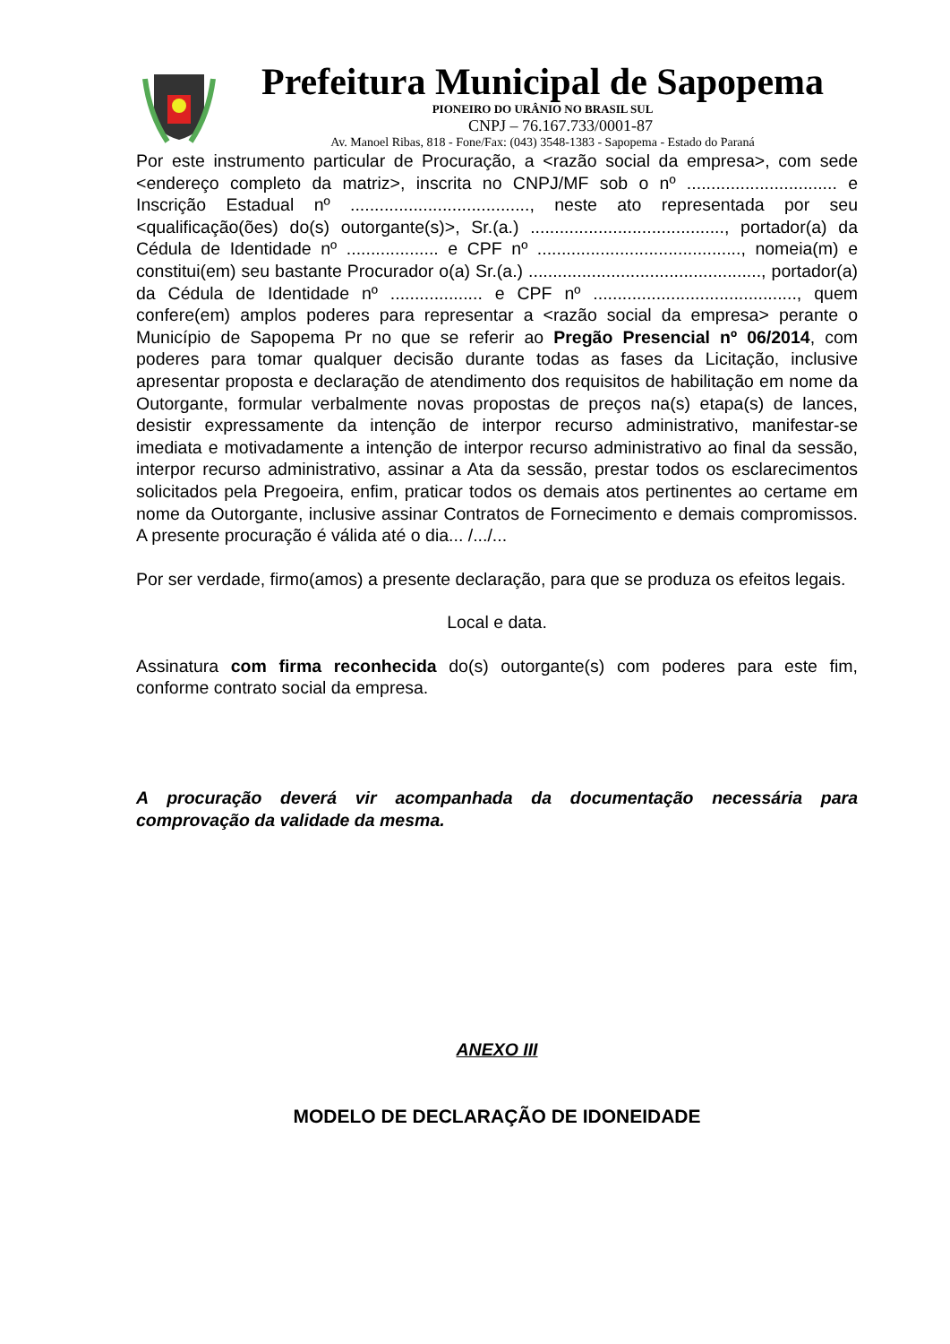Prefeitura Municipal de Sapopema
PIONEIRO DO URÂNIO NO BRASIL SUL
CNPJ – 76.167.733/0001-87
Av. Manoel Ribas, 818 - Fone/Fax: (043) 3548-1383 - Sapopema - Estado do Paraná
Por este instrumento particular de Procuração, a <razão social da empresa>, com sede <endereço completo da matriz>, inscrita no CNPJ/MF sob o nº ............................... e Inscrição Estadual nº ....................................., neste ato representada por seu <qualificação(ões) do(s) outorgante(s)>, Sr.(a.) ........................................, portador(a) da Cédula de Identidade nº ................... e CPF nº .........................................., nomeia(m) e constitui(em) seu bastante Procurador o(a) Sr.(a.) ................................................, portador(a) da Cédula de Identidade nº ................... e CPF nº .........................................., quem confere(em) amplos poderes para representar a <razão social da empresa> perante o Município de Sapopema Pr no que se referir ao Pregão Presencial nº 06/2014, com poderes para tomar qualquer decisão durante todas as fases da Licitação, inclusive apresentar proposta e declaração de atendimento dos requisitos de habilitação em nome da Outorgante, formular verbalmente novas propostas de preços na(s) etapa(s) de lances, desistir expressamente da intenção de interpor recurso administrativo, manifestar-se imediata e motivadamente a intenção de interpor recurso administrativo ao final da sessão, interpor recurso administrativo, assinar a Ata da sessão, prestar todos os esclarecimentos solicitados pela Pregoeira, enfim, praticar todos os demais atos pertinentes ao certame em nome da Outorgante, inclusive assinar Contratos de Fornecimento e demais compromissos. A presente procuração é válida até o dia... /.../...
Por ser verdade, firmo(amos) a presente declaração, para que se produza os efeitos legais.
Local e data.
Assinatura com firma reconhecida do(s) outorgante(s) com poderes para este fim, conforme contrato social da empresa.
A procuração deverá vir acompanhada da documentação necessária para comprovação da validade da mesma.
ANEXO III
MODELO DE DECLARAÇÃO DE IDONEIDADE